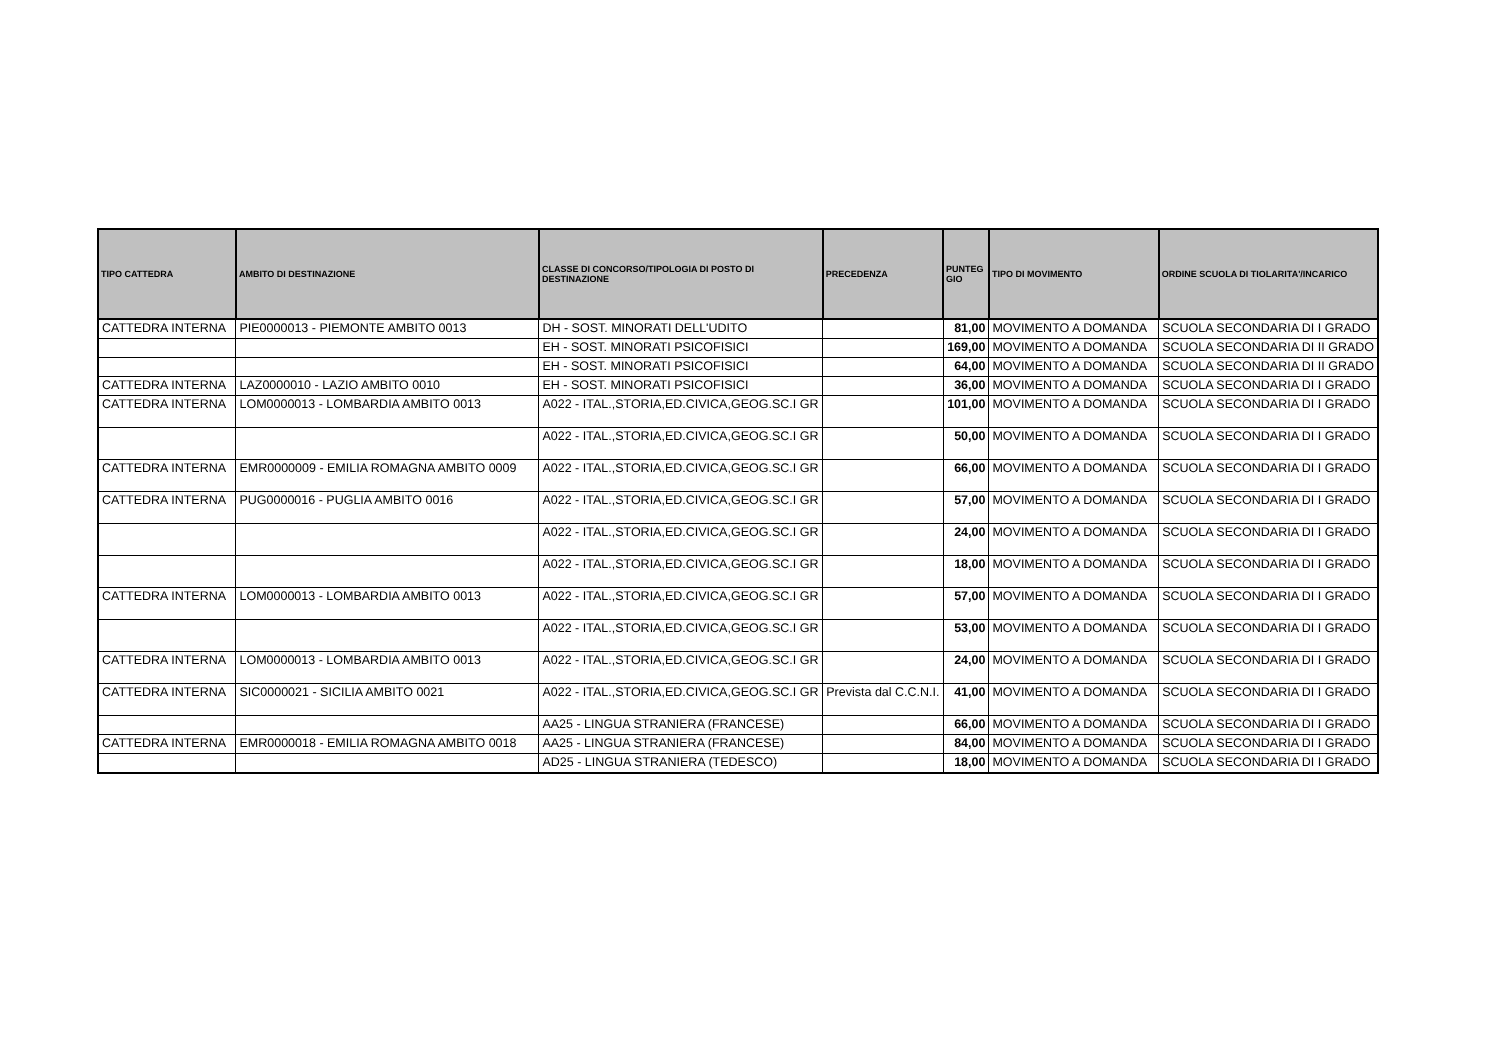| TIPO CATTEDRA | AMBITO DI DESTINAZIONE | CLASSE DI CONCORSO/TIPOLOGIA DI POSTO DI DESTINAZIONE | PRECEDENZA | PUNTEG GIO | TIPO DI MOVIMENTO | ORDINE SCUOLA DI TIOLARITA'/INCARICO |
| --- | --- | --- | --- | --- | --- | --- |
| CATTEDRA INTERNA | PIE0000013 - PIEMONTE AMBITO 0013 | DH - SOST. MINORATI DELL'UDITO | | 81,00 | MOVIMENTO A DOMANDA | SCUOLA SECONDARIA DI I GRADO |
| | | EH - SOST. MINORATI PSICOFISICI | | 169,00 | MOVIMENTO A DOMANDA | SCUOLA SECONDARIA DI II GRADO |
| | | EH - SOST. MINORATI PSICOFISICI | | 64,00 | MOVIMENTO A DOMANDA | SCUOLA SECONDARIA DI II GRADO |
| CATTEDRA INTERNA | LAZ0000010 - LAZIO AMBITO 0010 | EH - SOST. MINORATI PSICOFISICI | | 36,00 | MOVIMENTO A DOMANDA | SCUOLA SECONDARIA DI I GRADO |
| CATTEDRA INTERNA | LOM0000013 - LOMBARDIA AMBITO 0013 | A022 - ITAL.,STORIA,ED.CIVICA,GEOG.SC.I GR | | 101,00 | MOVIMENTO A DOMANDA | SCUOLA SECONDARIA DI I GRADO |
| | | A022 - ITAL.,STORIA,ED.CIVICA,GEOG.SC.I GR | | 50,00 | MOVIMENTO A DOMANDA | SCUOLA SECONDARIA DI I GRADO |
| CATTEDRA INTERNA | EMR0000009 - EMILIA ROMAGNA AMBITO 0009 | A022 - ITAL.,STORIA,ED.CIVICA,GEOG.SC.I GR | | 66,00 | MOVIMENTO A DOMANDA | SCUOLA SECONDARIA DI I GRADO |
| CATTEDRA INTERNA | PUG0000016 - PUGLIA AMBITO 0016 | A022 - ITAL.,STORIA,ED.CIVICA,GEOG.SC.I GR | | 57,00 | MOVIMENTO A DOMANDA | SCUOLA SECONDARIA DI I GRADO |
| | | A022 - ITAL.,STORIA,ED.CIVICA,GEOG.SC.I GR | | 24,00 | MOVIMENTO A DOMANDA | SCUOLA SECONDARIA DI I GRADO |
| | | A022 - ITAL.,STORIA,ED.CIVICA,GEOG.SC.I GR | | 18,00 | MOVIMENTO A DOMANDA | SCUOLA SECONDARIA DI I GRADO |
| CATTEDRA INTERNA | LOM0000013 - LOMBARDIA AMBITO 0013 | A022 - ITAL.,STORIA,ED.CIVICA,GEOG.SC.I GR | | 57,00 | MOVIMENTO A DOMANDA | SCUOLA SECONDARIA DI I GRADO |
| | | A022 - ITAL.,STORIA,ED.CIVICA,GEOG.SC.I GR | | 53,00 | MOVIMENTO A DOMANDA | SCUOLA SECONDARIA DI I GRADO |
| CATTEDRA INTERNA | LOM0000013 - LOMBARDIA AMBITO 0013 | A022 - ITAL.,STORIA,ED.CIVICA,GEOG.SC.I GR | | 24,00 | MOVIMENTO A DOMANDA | SCUOLA SECONDARIA DI I GRADO |
| CATTEDRA INTERNA | SIC0000021 - SICILIA AMBITO 0021 | A022 - ITAL.,STORIA,ED.CIVICA,GEOG.SC.I GR | Prevista dal C.C.N.I. | 41,00 | MOVIMENTO A DOMANDA | SCUOLA SECONDARIA DI I GRADO |
| | | AA25 - LINGUA STRANIERA (FRANCESE) | | 66,00 | MOVIMENTO A DOMANDA | SCUOLA SECONDARIA DI I GRADO |
| CATTEDRA INTERNA | EMR0000018 - EMILIA ROMAGNA AMBITO 0018 | AA25 - LINGUA STRANIERA (FRANCESE) | | 84,00 | MOVIMENTO A DOMANDA | SCUOLA SECONDARIA DI I GRADO |
| | | AD25 - LINGUA STRANIERA (TEDESCO) | | 18,00 | MOVIMENTO A DOMANDA | SCUOLA SECONDARIA DI I GRADO |